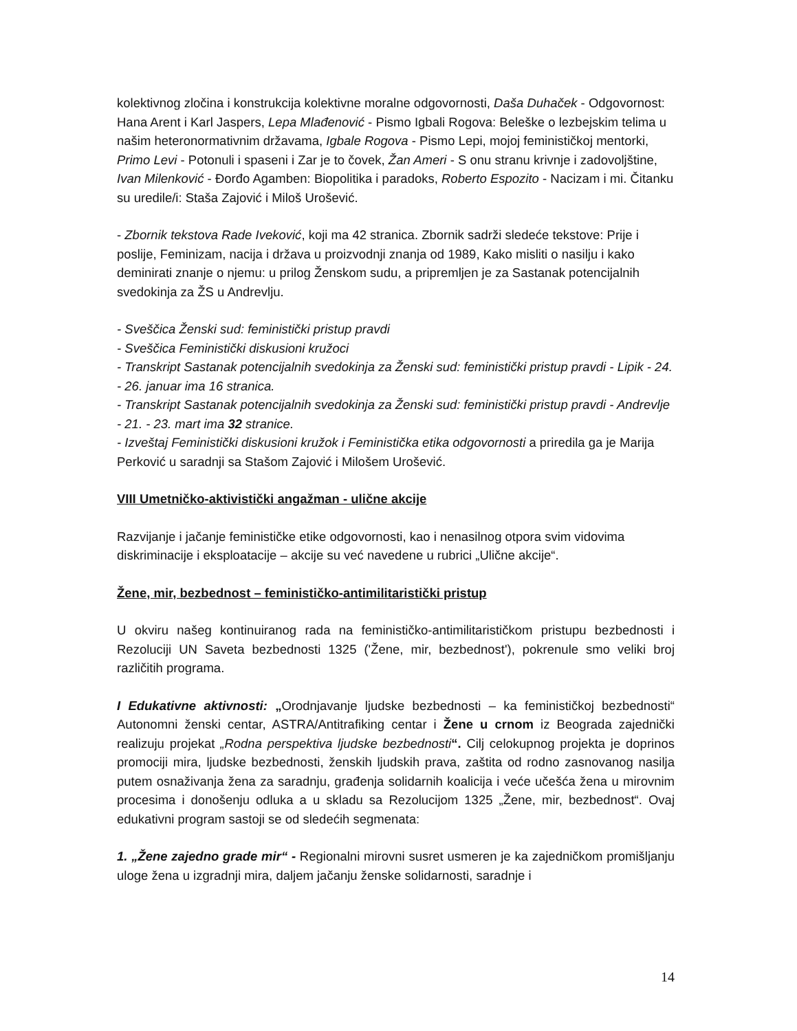kolektivnog zločina i konstrukcija kolektivne moralne odgovornosti, Daša Duhaček - Odgovornost: Hana Arent i Karl Jaspers, Lepa Mlađenović - Pismo Igbali Rogova: Beleške o lezbejskim telima u našim heteronormativnim državama, Igbale Rogova - Pismo Lepi, mojoj feminističkoj mentorki, Primo Levi - Potonuli i spaseni i Zar je to čovek, Žan Ameri - S onu stranu krivnje i zadovoljštine, Ivan Milenković - Đorđo Agamben: Biopolitika i paradoks, Roberto Espozito - Nacizam i mi. Čitanku su uredile/i: Staša Zajović i Miloš Urošević.
- Zbornik tekstova Rade Iveković, koji ma 42 stranica. Zbornik sadrži sledeće tekstove: Prije i poslije, Feminizam, nacija i država u proizvodnji znanja od 1989, Kako misliti o nasilju i kako deminirati znanje o njemu: u prilog Ženskom sudu, a pripremljen je za Sastanak potencijalnih svedokinja za ŽS u Andrevlju.
- Sveščica Ženski sud: feministički pristup pravdi
- Sveščica Feministički diskusioni kružoci
- Transkript Sastanak potencijalnih svedokinja za Ženski sud: feministički pristup pravdi - Lipik - 24. - 26. januar ima 16 stranica.
- Transkript Sastanak potencijalnih svedokinja za Ženski sud: feministički pristup pravdi - Andrevlje - 21. - 23. mart ima 32 stranice.
- Izveštaj Feministički diskusioni kružok i Feministička etika odgovornosti a priredila ga je Marija Perković u saradnji sa Stašom Zajović i Milošem Urošević.
VIII Umetničko-aktivistički angažman - ulične akcije
Razvijanje i jačanje feminističke etike odgovornosti, kao i nenasilnog otpora svim vidovima diskriminacije i eksploatacije – akcije su već navedene u rubrici „Ulične akcije“.
Žene, mir, bezbednost – feminističko-antimilitaristički pristup
U okviru našeg kontinuiranog rada na feminističko-antimilitarističkom pristupu bezbednosti i Rezoluciji UN Saveta bezbednosti 1325 ('Žene, mir, bezbednost'), pokrenule smo veliki broj različitih programa.
I Edukativne aktivnosti: „Orodnjavanje ljudske bezbednosti – ka feminističkoj bezbednosti“ Autonomni ženski centar, ASTRA/Antitrafiking centar i Žene u crnom iz Beograda zajednički realizuju projekat „Rodna perspektiva ljudske bezbednosti“. Cilj celokupnog projekta je doprinos promociji mira, ljudske bezbednosti, ženskih ljudskih prava, zaštita od rodno zasnovanog nasilja putem osnaživanja žena za saradnju, građenja solidarnih koalicija i veće učešća žena u mirovnim procesima i donošenju odluka a u skladu sa Rezolucijom 1325 „Žene, mir, bezbednost“. Ovaj edukativni program sastoji se od sledećih segmenata:
1. „Žene zajedno grade mir“ - Regionalni mirovni susret usmeren je ka zajedničkom promišljanju uloge žena u izgradnji mira, daljem jačanju ženske solidarnosti, saradnje i
14